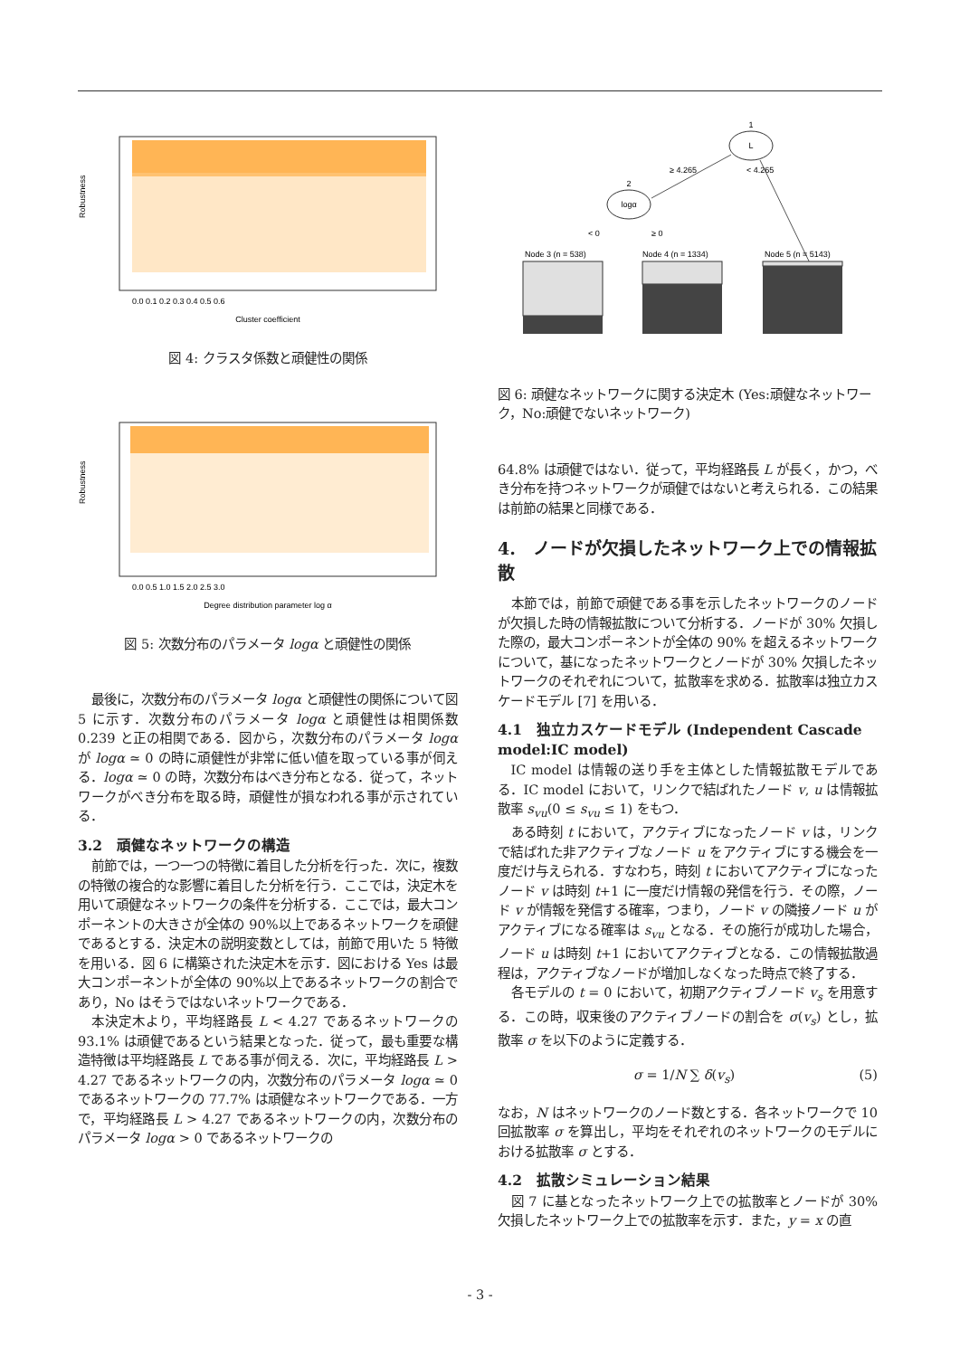Cluster coefficient
0.0 0.1 0.2 0.3 0.4 0.5 0.6
Robustness
図 4: クラスタ係数と頑健性の関係
Degree distribution parameter log α
0.0 0.5 1.0 1.5 2.0 2.5 3.0
Robustness
図 5: 次数分布のパラメータ logα と頑健性の関係
最後に，次数分布のパラメータ logα と頑健性の関係について図 5 に示す．次数分布のパラメータ logα と頑健性は相関係数 0.239 と正の相関である．図から，次数分布のパラメータ logα が logα ≃ 0 の時に頑健性が非常に低い値を取っている事が伺える．logα ≃ 0 の時，次数分布はべき分布となる．従って，ネットワークがべき分布を取る時，頑健性が損なわれる事が示されている．
3.2　頑健なネットワークの構造
前節では，一つ一つの特徴に着目した分析を行った．次に，複数の特徴の複合的な影響に着目した分析を行う．ここでは，決定木を用いて頑健なネットワークの条件を分析する．ここでは，最大コンポーネントの大きさが全体の 90%以上であるネットワークを頑健であるとする．決定木の説明変数としては，前節で用いた 5 特徴を用いる．図 6 に構築された決定木を示す．図における Yes は最大コンポーネントが全体の 90%以上であるネットワークの割合であり，No はそうではないネットワークである．
本決定木より，平均経路長 L < 4.27 であるネットワークの 93.1% は頑健であるという結果となった．従って，最も重要な構造特徴は平均経路長 L である事が伺える．次に，平均経路長 L > 4.27 であるネットワークの内，次数分布のパラメータ logα ≃ 0 であるネットワークの 77.7% は頑健なネットワークである．一方で，平均経路長 L > 4.27 であるネットワークの内，次数分布のパラメータ logα > 0 であるネットワークの
L
1
logα
2
≥ 4.265
< 4.265
< 0
≥ 0
Node 3 (n = 538)
Node 4 (n = 1334)
Node 5 (n = 5143)
図 6: 頑健なネットワークに関する決定木 (Yes:頑健なネットワーク，No:頑健でないネットワーク)
64.8% は頑健ではない．従って，平均経路長 L が長く，かつ，べき分布を持つネットワークが頑健ではないと考えられる．この結果は前節の結果と同様である．
4.　ノードが欠損したネットワーク上での情報拡散
本節では，前節で頑健である事を示したネットワークのノードが欠損した時の情報拡散について分析する．ノードが 30% 欠損した際の，最大コンポーネントが全体の 90% を超えるネットワークについて，基になったネットワークとノードが 30% 欠損したネットワークのそれぞれについて，拡散率を求める．拡散率は独立カスケードモデル [7] を用いる．
4.1　独立カスケードモデル (Independent Cascade model:IC model)
IC model は情報の送り手を主体とした情報拡散モデルである．IC model において，リンクで結ばれたノード v, u は情報拡散率 s<sub>vu</sub>(0 ≤ s<sub>vu</sub> ≤ 1) をもつ．
ある時刻 t において，アクティブになったノード v は，リンクで結ばれた非アクティブなノード u をアクティブにする機会を一度だけ与えられる．すなわち，時刻 t においてアクティブになったノード v は時刻 t+1 に一度だけ情報の発信を行う．その際，ノード v が情報を発信する確率，つまり，ノード v の隣接ノード u がアクティブになる確率は s<sub>vu</sub> となる．その施行が成功した場合，ノード u は時刻 t+1 においてアクティブとなる．この情報拡散過程は，アクティブなノードが増加しなくなった時点で終了する．
各モデルの t = 0 において，初期アクティブノード v<sub>s</sub> を用意する．この時，収束後のアクティブノードの割合を σ(v<sub>s</sub>) とし，拡散率 σ を以下のように定義する．
σ = 1/N ∑ δ(v<sub>s</sub>) (5)
なお，N はネットワークのノード数とする．各ネットワークで 10 回拡散率 σ を算出し，平均をそれぞれのネットワークのモデルにおける拡散率 σ とする．
4.2　拡散シミュレーション結果
図 7 に基となったネットワーク上での拡散率とノードが 30% 欠損したネットワーク上での拡散率を示す．また，y = x の直
- 3 -